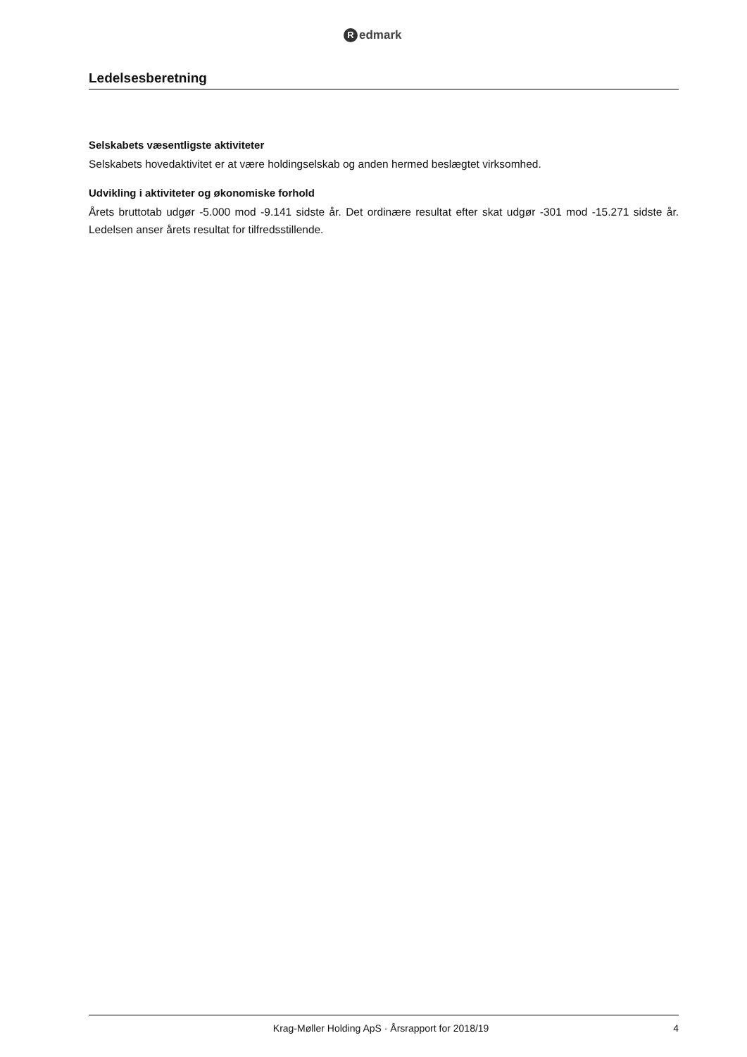Redmark
Ledelsesberetning
Selskabets væsentligste aktiviteter
Selskabets hovedaktivitet er at være holdingselskab og anden hermed beslægtet virksomhed.
Udvikling i aktiviteter og økonomiske forhold
Årets bruttotab udgør -5.000 mod -9.141 sidste år. Det ordinære resultat efter skat udgør -301 mod -15.271 sidste år. Ledelsen anser årets resultat for tilfredsstillende.
Krag-Møller Holding ApS · Årsrapport for 2018/19 4